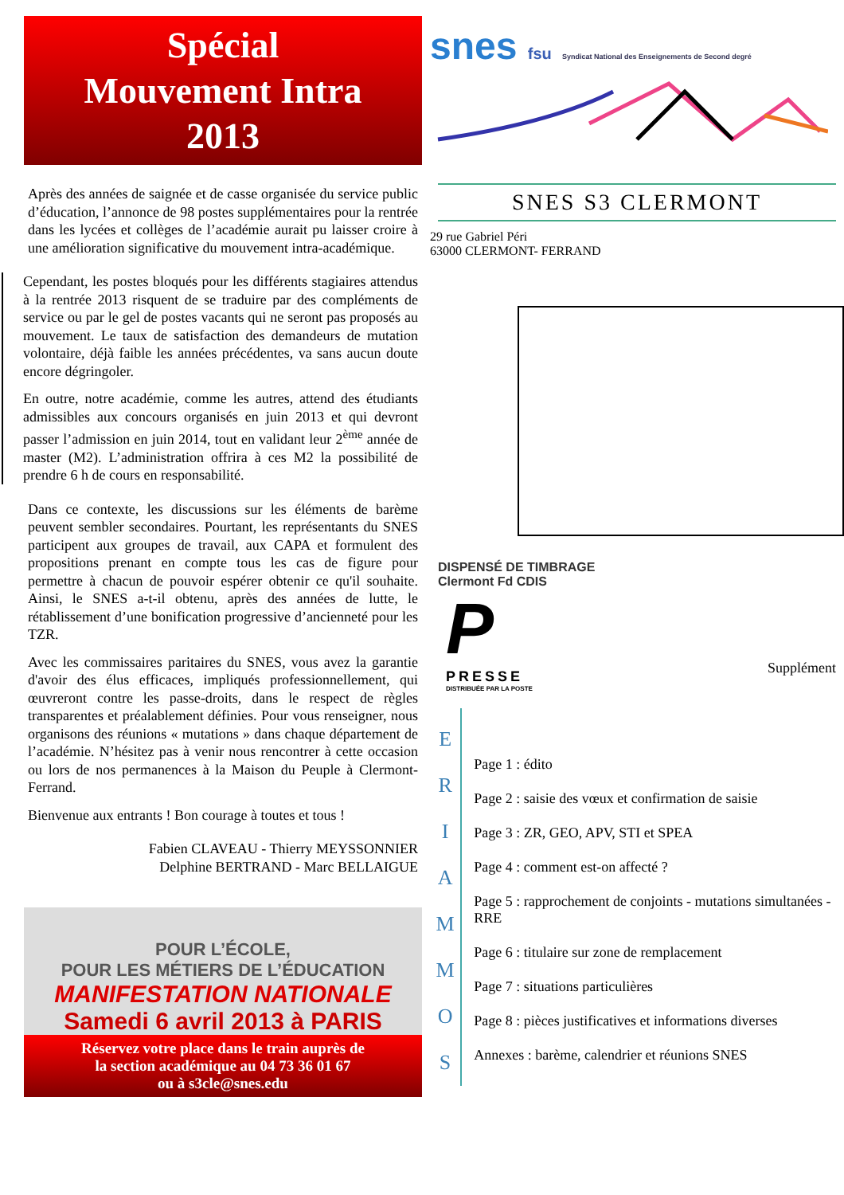Spécial
Mouvement Intra
2013
Après des années de saignée et de casse organisée du service public d’éducation, l’annonce de 98 postes supplémentaires pour la rentrée dans les lycées et collèges de l’académie aurait pu laisser croire à une amélioration significative du mouvement intra-académique.
Cependant, les postes bloqués pour les différents stagiaires attendus à la rentrée 2013 risquent de se traduire par des compléments de service ou par le gel de postes vacants qui ne seront pas proposés au mouvement. Le taux de satisfaction des demandeurs de mutation volontaire, déjà faible les années précédentes, va sans aucun doute encore dégringoler.
En outre, notre académie, comme les autres, attend des étudiants admissibles aux concours organisés en juin 2013 et qui devront passer l’admission en juin 2014, tout en validant leur 2<sup>ème</sup> année de master (M2). L’administration offrira à ces M2 la possibilité de prendre 6 h de cours en responsabilité.
Dans ce contexte, les discussions sur les éléments de barème peuvent sembler secondaires. Pourtant, les représentants du SNES participent aux groupes de travail, aux CAPA et formulent des propositions prenant en compte tous les cas de figure pour permettre à chacun de pouvoir espérer obtenir ce qu'il souhaite. Ainsi, le SNES a-t-il obtenu, après des années de lutte, le rétablissement d’une bonification progressive d’ancienneté pour les TZR.
Avec les commissaires paritaires du SNES, vous avez la garantie d'avoir des élus efficaces, impliqués professionnellement, qui œuvreront contre les passe-droits, dans le respect de règles transparentes et préalablement définies. Pour vous renseigner, nous organisons des réunions « mutations » dans chaque département de l’académie. N’hésitez pas à venir nous rencontrer à cette occasion ou lors de nos permanences à la Maison du Peuple à Clermont-Ferrand.
Bienvenue aux entrants ! Bon courage à toutes et tous !
Fabien CLAVEAU - Thierry MEYSSONNIER
Delphine BERTRAND - Marc BELLAIGUE
POUR L’ÉCOLE,
POUR LES MÉTIERS DE L’ÉDUCATION
MANIFESTATION NATIONALE
Samedi 6 avril 2013 à PARIS
Réservez votre place dans le train auprès de
la section académique au 04 73 36 01 67
ou à s3cle@snes.edu
snes fsu Syndicat National des Enseignements de Second degré
SNES S3 CLERMONT
29 rue Gabriel Péri
63000 CLERMONT- FERRAND
DISPENSÉ DE TIMBRAGE
Clermont Fd CDIS
P
PRESSE
DISTRIBUÉE PAR LA POSTE
Supplément
E
R
I
A
M
M
O
S
Page 1 : édito
Page 2 : saisie des vœux et confirmation de saisie
Page 3 : ZR, GEO, APV, STI et SPEA
Page 4 : comment est-on affecté ?
Page 5 : rapprochement de conjoints - mutations simultanées - RRE
Page 6 : titulaire sur zone de remplacement
Page 7 : situations particulières
Page 8 : pièces justificatives et informations diverses
Annexes : barème, calendrier et réunions SNES